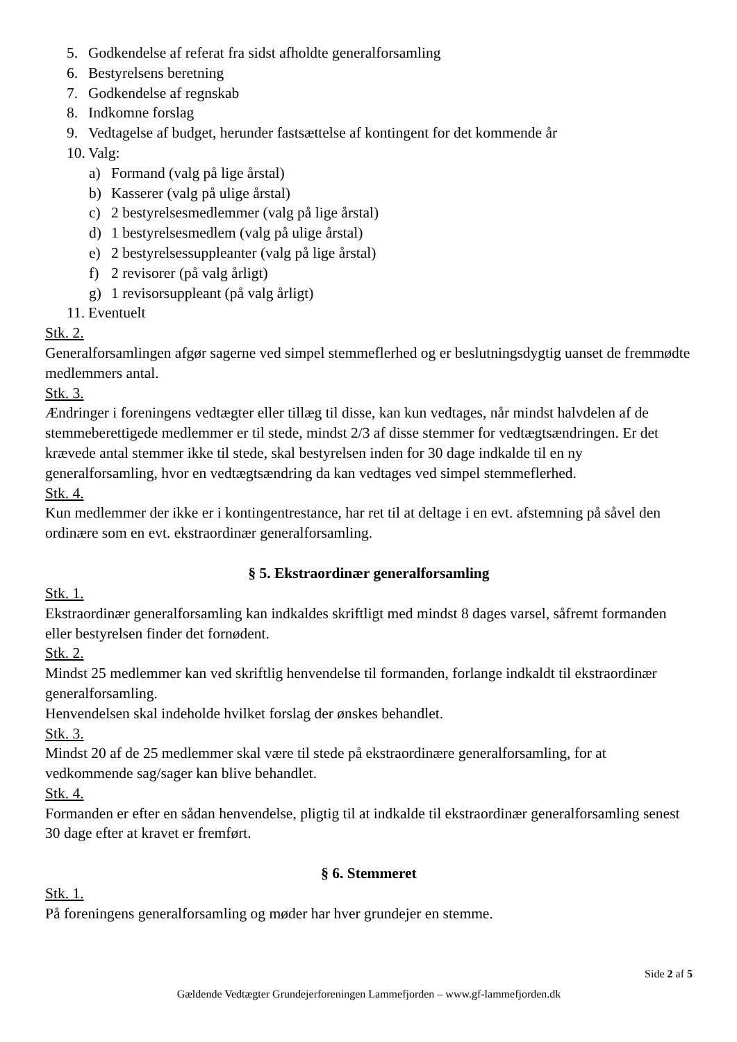5. Godkendelse af referat fra sidst afholdte generalforsamling
6. Bestyrelsens beretning
7. Godkendelse af regnskab
8. Indkomne forslag
9. Vedtagelse af budget, herunder fastsættelse af kontingent for det kommende år
10. Valg:
a) Formand (valg på lige årstal)
b) Kasserer (valg på ulige årstal)
c) 2 bestyrelsesmedlemmer (valg på lige årstal)
d) 1 bestyrelsesmedlem (valg på ulige årstal)
e) 2 bestyrelsessuppleanter (valg på lige årstal)
f) 2 revisorer (på valg årligt)
g) 1 revisorsuppleant (på valg årligt)
11. Eventuelt
Stk. 2.
Generalforsamlingen afgør sagerne ved simpel stemmeflerhed og er beslutningsdygtig uanset de fremmødte medlemmers antal.
Stk. 3.
Ændringer i foreningens vedtægter eller tillæg til disse, kan kun vedtages, når mindst halvdelen af de stemmeberettigede medlemmer er til stede, mindst 2/3 af disse stemmer for vedtægtsændringen. Er det krævede antal stemmer ikke til stede, skal bestyrelsen inden for 30 dage indkalde til en ny generalforsamling, hvor en vedtægtsændring da kan vedtages ved simpel stemmeflerhed.
Stk. 4.
Kun medlemmer der ikke er i kontingentrestance, har ret til at deltage i en evt. afstemning på såvel den ordinære som en evt. ekstraordinær generalforsamling.
§ 5. Ekstraordinær generalforsamling
Stk. 1.
Ekstraordinær generalforsamling kan indkaldes skriftligt med mindst 8 dages varsel, såfremt formanden eller bestyrelsen finder det fornødent.
Stk. 2.
Mindst 25 medlemmer kan ved skriftlig henvendelse til formanden, forlange indkaldt til ekstraordinær generalforsamling.
Henvendelsen skal indeholde hvilket forslag der ønskes behandlet.
Stk. 3.
Mindst 20 af de 25 medlemmer skal være til stede på ekstraordinære generalforsamling, for at vedkommende sag/sager kan blive behandlet.
Stk. 4.
Formanden er efter en sådan henvendelse, pligtig til at indkalde til ekstraordinær generalforsamling senest 30 dage efter at kravet er fremført.
§ 6. Stemmeret
Stk. 1.
På foreningens generalforsamling og møder har hver grundejer en stemme.
Side 2 af 5
Gældende Vedtægter Grundejerforeningen Lammefjorden – www.gf-lammefjorden.dk